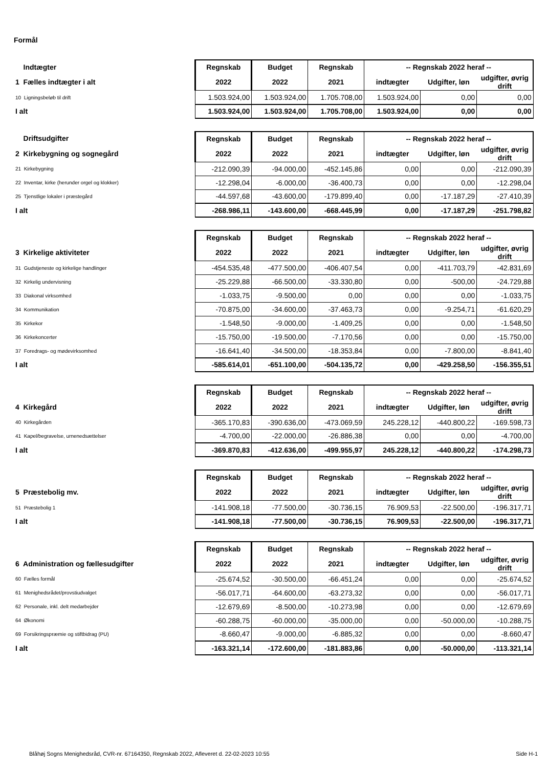Formål
| Indtægter | Regnskab | Budget | Regnskab | -- Regnskab 2022 heraf -- | | |
| 1 Fælles indtægter i alt | 2022 | 2022 | 2021 | indtægter | Udgifter, løn | udgifter, øvrig drift |
| 10 Ligningsbeløb til drift | 1.503.924,00 | 1.503.924,00 | 1.705.708,00 | 1.503.924,00 | 0,00 | 0,00 |
| I alt | 1.503.924,00 | 1.503.924,00 | 1.705.708,00 | 1.503.924,00 | 0,00 | 0,00 |
| Driftsudgifter | Regnskab | Budget | Regnskab | -- Regnskab 2022 heraf -- | | |
| 2 Kirkebygning og sognegård | 2022 | 2022 | 2021 | indtægter | Udgifter, løn | udgifter, øvrig drift |
| 21 Kirkebygning | -212.090,39 | -94.000,00 | -452.145,86 | 0,00 | 0,00 | -212.090,39 |
| 22 Inventar, kirke (herunder orgel og klokker) | -12.298,04 | -6.000,00 | -36.400,73 | 0,00 | 0,00 | -12.298,04 |
| 25 Tjenstlige lokaler i præstegård | -44.597,68 | -43.600,00 | -179.899,40 | 0,00 | -17.187,29 | -27.410,39 |
| I alt | -268.986,11 | -143.600,00 | -668.445,99 | 0,00 | -17.187,29 | -251.798,82 |
| | Regnskab | Budget | Regnskab | -- Regnskab 2022 heraf -- | | |
| 3 Kirkelige aktiviteter | 2022 | 2022 | 2021 | indtægter | Udgifter, løn | udgifter, øvrig drift |
| 31 Gudstjeneste og kirkelige handlinger | -454.535,48 | -477.500,00 | -406.407,54 | 0,00 | -411.703,79 | -42.831,69 |
| 32 Kirkelig undervisning | -25.229,88 | -66.500,00 | -33.330,80 | 0,00 | -500,00 | -24.729,88 |
| 33 Diakonal virksomhed | -1.033,75 | -9.500,00 | 0,00 | 0,00 | 0,00 | -1.033,75 |
| 34 Kommunikation | -70.875,00 | -34.600,00 | -37.463,73 | 0,00 | -9.254,71 | -61.620,29 |
| 35 Kirkekor | -1.548,50 | -9.000,00 | -1.409,25 | 0,00 | 0,00 | -1.548,50 |
| 36 Kirkekoncerter | -15.750,00 | -19.500,00 | -7.170,56 | 0,00 | 0,00 | -15.750,00 |
| 37 Foredrags- og mødevirksomhed | -16.641,40 | -34.500,00 | -18.353,84 | 0,00 | -7.800,00 | -8.841,40 |
| I alt | -585.614,01 | -651.100,00 | -504.135,72 | 0,00 | -429.258,50 | -156.355,51 |
| | Regnskab | Budget | Regnskab | -- Regnskab 2022 heraf -- | | |
| 4 Kirkegård | 2022 | 2022 | 2021 | indtægter | Udgifter, løn | udgifter, øvrig drift |
| 40 Kirkegården | -365.170,83 | -390.636,00 | -473.069,59 | 245.228,12 | -440.800,22 | -169.598,73 |
| 41 Kapel/begravelse, urnenedsættelser | -4.700,00 | -22.000,00 | -26.886,38 | 0,00 | 0,00 | -4.700,00 |
| I alt | -369.870,83 | -412.636,00 | -499.955,97 | 245.228,12 | -440.800,22 | -174.298,73 |
| | Regnskab | Budget | Regnskab | -- Regnskab 2022 heraf -- | | |
| 5 Præstebolig mv. | 2022 | 2022 | 2021 | indtægter | Udgifter, løn | udgifter, øvrig drift |
| 51 Præstebolig 1 | -141.908,18 | -77.500,00 | -30.736,15 | 76.909,53 | -22.500,00 | -196.317,71 |
| I alt | -141.908,18 | -77.500,00 | -30.736,15 | 76.909,53 | -22.500,00 | -196.317,71 |
| | Regnskab | Budget | Regnskab | -- Regnskab 2022 heraf -- | | |
| 6 Administration og fællesudgifter | 2022 | 2022 | 2021 | indtægter | Udgifter, løn | udgifter, øvrig drift |
| 60 Fælles formål | -25.674,52 | -30.500,00 | -66.451,24 | 0,00 | 0,00 | -25.674,52 |
| 61 Menighedsrådet/provstiudvalget | -56.017,71 | -64.600,00 | -63.273,32 | 0,00 | 0,00 | -56.017,71 |
| 62 Personale, inkl. delt medarbejder | -12.679,69 | -8.500,00 | -10.273,98 | 0,00 | 0,00 | -12.679,69 |
| 64 Økonomi | -60.288,75 | -60.000,00 | -35.000,00 | 0,00 | -50.000,00 | -10.288,75 |
| 69 Forsikringspræmie og stiftbidrag (PU) | -8.660,47 | -9.000,00 | -6.885,32 | 0,00 | 0,00 | -8.660,47 |
| I alt | -163.321,14 | -172.600,00 | -181.883,86 | 0,00 | -50.000,00 | -113.321,14 |
Blåhøj Sogns Menighedsråd, CVR-nr. 67164350, Regnskab 2022, Afleveret d. 22-02-2023 10:55 Side H-1